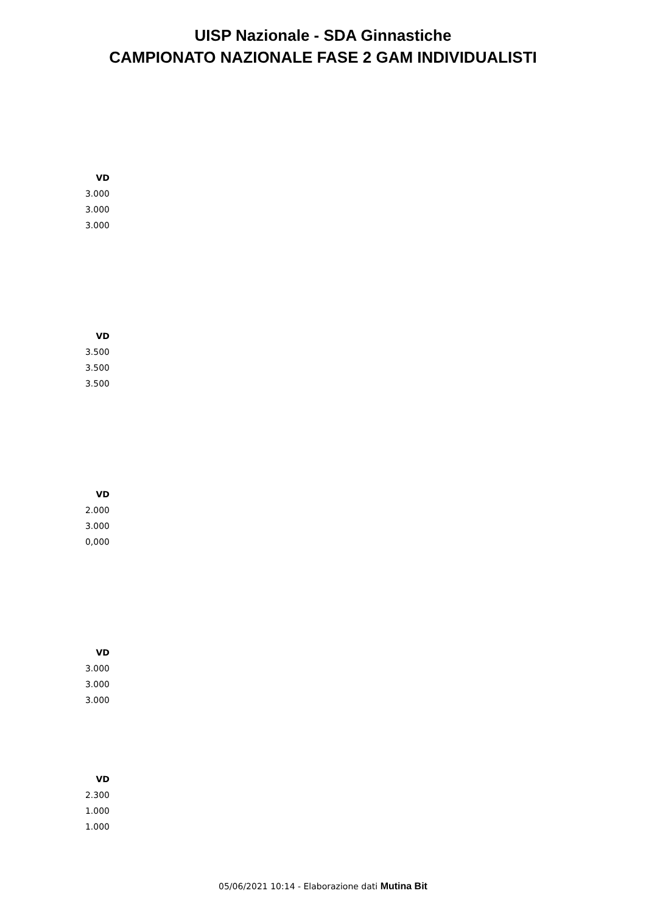UISP Nazionale - SDA Ginnastiche
CAMPIONATO NAZIONALE FASE 2 GAM INDIVIDUALISTI
| VD |
| --- |
| 3.000 |
| 3.000 |
| 3.000 |
| VD |
| --- |
| 3.500 |
| 3.500 |
| 3.500 |
| VD |
| --- |
| 2.000 |
| 3.000 |
| 0,000 |
| VD |
| --- |
| 3.000 |
| 3.000 |
| 3.000 |
| VD |
| --- |
| 2.300 |
| 1.000 |
| 1.000 |
05/06/2021 10:14 - Elaborazione dati Mutina Bit